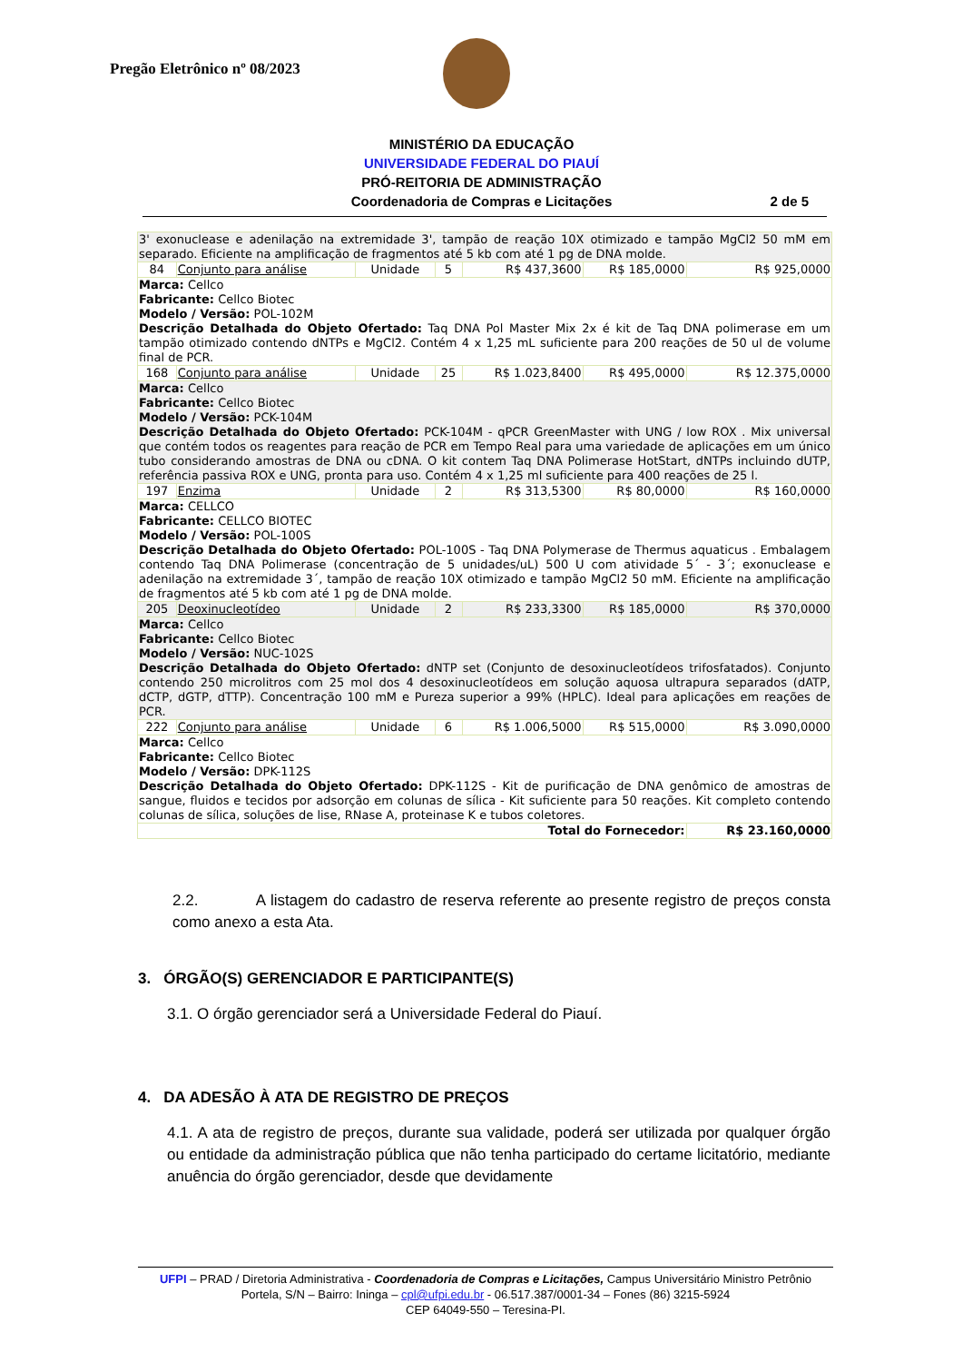Pregão Eletrônico nº 08/2023
MINISTÉRIO DA EDUCAÇÃO
UNIVERSIDADE FEDERAL DO PIAUÍ
PRÓ-REITORIA DE ADMINISTRAÇÃO
Coordenadoria de Compras e Licitações
2 de 5
| 3' exonuclease e adenilação na extremidade 3', tampão de reação 10X otimizado e tampão MgCl2 50 mM em separado. Eficiente na amplificação de fragmentos até 5 kb com até 1 pg de DNA molde. | | | | | | |
| 84 | Conjunto para análise | Unidade | 5 | R$ 437,3600 | R$ 185,0000 | R$ 925,0000 |
| Marca: Cellco Fabricante: Cellco Biotec Modelo / Versão: POL-102M Descrição Detalhada do Objeto Ofertado: Taq DNA Pol Master Mix 2x é kit de Taq DNA polimerase em um tampão otimizado contendo dNTPs e MgCl2. Contém 4 x 1,25 mL suficiente para 200 reações de 50 ul de volume final de PCR. | | | | | | |
| 168 | Conjunto para análise | Unidade | 25 | R$ 1.023,8400 | R$ 495,0000 | R$ 12.375,0000 |
| Marca: Cellco Fabricante: Cellco Biotec Modelo / Versão: PCK-104M Descrição Detalhada do Objeto Ofertado: PCK-104M - qPCR GreenMaster with UNG / low ROX . Mix universal que contém todos os reagentes para reação de PCR em Tempo Real para uma variedade de aplicações em um único tubo considerando amostras de DNA ou cDNA. O kit contem Taq DNA Polimerase HotStart, dNTPs incluindo dUTP, referência passiva ROX e UNG, pronta para uso. Contém 4 x 1,25 ml suficiente para 400 reações de 25 l. | | | | | | |
| 197 | Enzima | Unidade | 2 | R$ 313,5300 | R$ 80,0000 | R$ 160,0000 |
| Marca: CELLCO Fabricante: CELLCO BIOTEC Modelo / Versão: POL-100S Descrição Detalhada do Objeto Ofertado: POL-100S - Taq DNA Polymerase de Thermus aquaticus . Embalagem contendo Taq DNA Polimerase (concentração de 5 unidades/uL) 500 U com atividade 5´ - 3´; exonuclease e adenilação na extremidade 3´, tampão de reação 10X otimizado e tampão MgCl2 50 mM. Eficiente na amplificação de fragmentos até 5 kb com até 1 pg de DNA molde. | | | | | | |
| 205 | Deoxinucleotídeo | Unidade | 2 | R$ 233,3300 | R$ 185,0000 | R$ 370,0000 |
| Marca: Cellco Fabricante: Cellco Biotec Modelo / Versão: NUC-102S Descrição Detalhada do Objeto Ofertado: dNTP set (Conjunto de desoxinucleotídeos trifosfatados). Conjunto contendo 250 microlitros com 25 mol dos 4 desoxinucleotídeos em solução aquosa ultrapura separados (dATP, dCTP, dGTP, dTTP). Concentração 100 mM e Pureza superior a 99% (HPLC). Ideal para aplicações em reações de PCR. | | | | | | |
| 222 | Conjunto para análise | Unidade | 6 | R$ 1.006,5000 | R$ 515,0000 | R$ 3.090,0000 |
| Marca: Cellco Fabricante: Cellco Biotec Modelo / Versão: DPK-112S Descrição Detalhada do Objeto Ofertado: DPK-112S - Kit de purificação de DNA genômico de amostras de sangue, fluidos e tecidos por adsorção em colunas de sílica - Kit suficiente para 50 reações. Kit completo contendo colunas de sílica, soluções de lise, RNase A, proteinase K e tubos coletores. | | | | | | |
| Total do Fornecedor: | | | | | | R$ 23.160,0000 |
2.2. A listagem do cadastro de reserva referente ao presente registro de preços consta como anexo a esta Ata.
3. ÓRGÃO(S) GERENCIADOR E PARTICIPANTE(S)
3.1. O órgão gerenciador será a Universidade Federal do Piauí.
4. DA ADESÃO À ATA DE REGISTRO DE PREÇOS
4.1. A ata de registro de preços, durante sua validade, poderá ser utilizada por qualquer órgão ou entidade da administração pública que não tenha participado do certame licitatório, mediante anuência do órgão gerenciador, desde que devidamente
UFPI – PRAD / Diretoria Administrativa - Coordenadoria de Compras e Licitações, Campus Universitário Ministro Petrônio Portela, S/N – Bairro: Ininga – cpl@ufpi.edu.br - 06.517.387/0001-34 – Fones (86) 3215-5924
CEP 64049-550 – Teresina-PI.